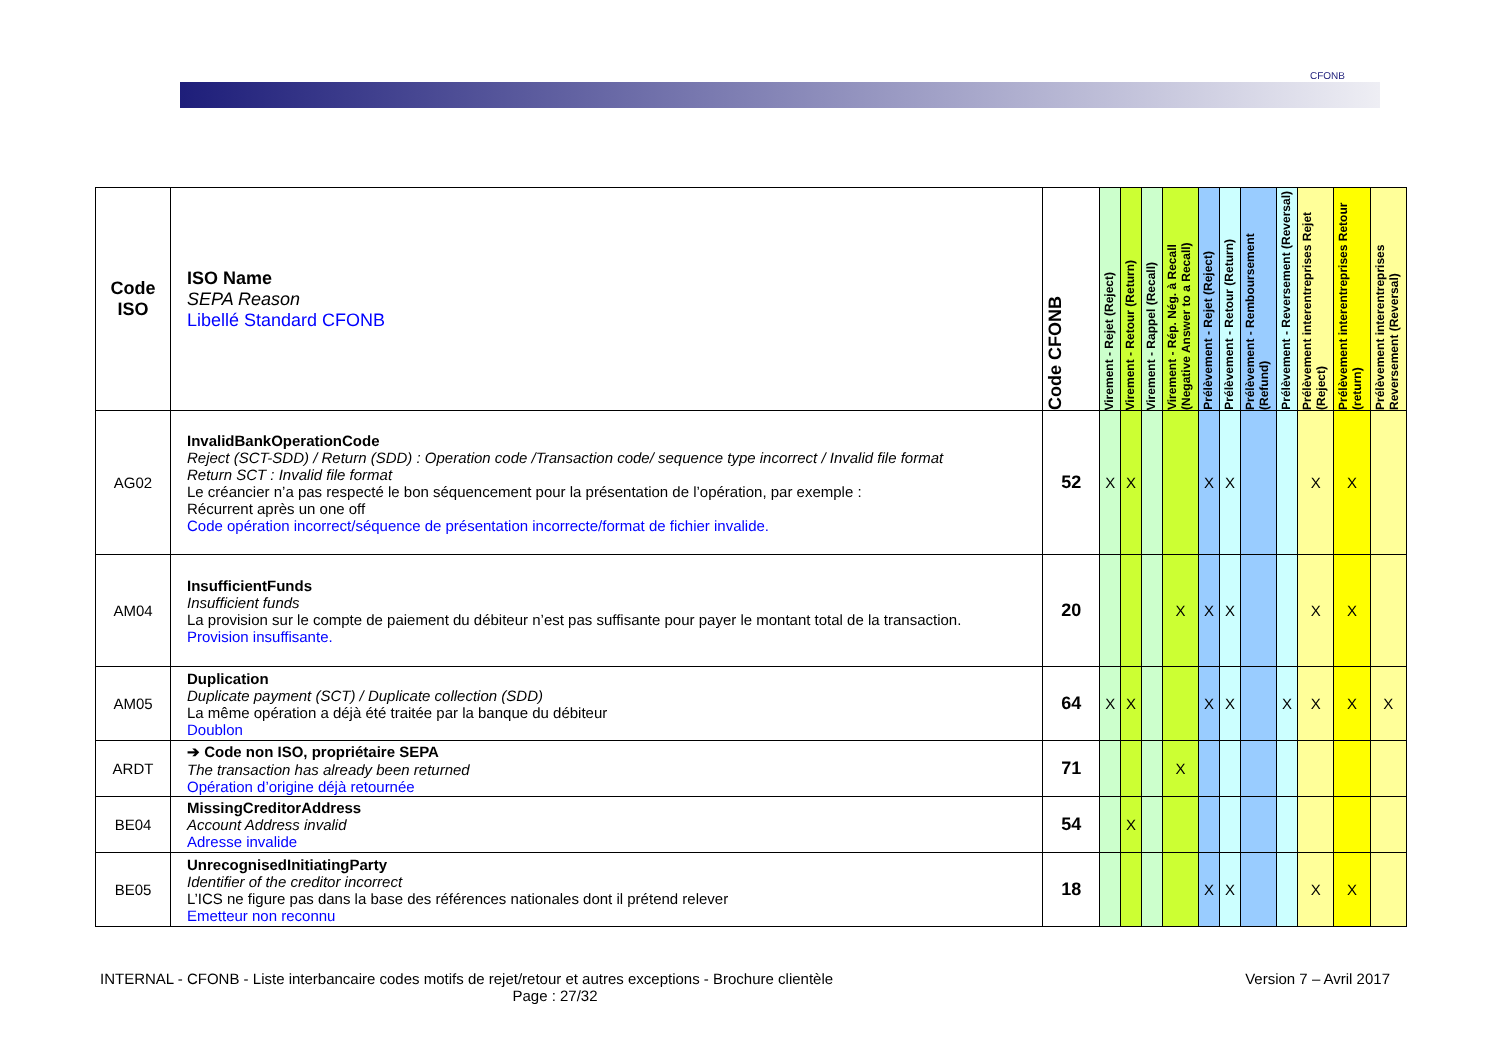CFONB
| Code ISO | ISO Name SEPA Reason Libellé Standard CFONB | Code CFONB | Virement - Rejet (Reject) | Virement - Retour (Return) | Virement - Rappel (Recall) | Virement - Rép. Nég. à Recall (Negative Answer to a Recall) | Prélèvement - Rejet (Reject) | Prélèvement - Retour (Return) | Prélèvement - Remboursement (Refund) | Prélèvement - Reversement (Reversal) | Prélèvement interentreprises Rejet (Reject) | Prélèvement interentreprises Retour (return) | Prélèvement interentreprises Reversement (Reversal) |
| --- | --- | --- | --- | --- | --- | --- | --- | --- | --- | --- | --- | --- | --- |
| AG02 | InvalidBankOperationCode Reject (SCT-SDD) / Return (SDD) : Operation code /Transaction code/ sequence type incorrect / Invalid file format Return SCT : Invalid file format Le créancier n’a pas respecté le bon séquencement pour la présentation de l’opération, par exemple : Récurrent après un one off Code opération incorrect/séquence de présentation incorrecte/format de fichier invalide. | 52 | X | X | | | X | X | | | X | X | |
| AM04 | InsufficientFunds Insufficient funds La provision sur le compte de paiement du débiteur n’est pas suffisante pour payer le montant total de la transaction. Provision insuffisante. | 20 | | | | X | X | X | | | X | X | |
| AM05 | Duplication Duplicate payment (SCT) / Duplicate collection (SDD) La même opération a déjà été traitée par la banque du débiteur Doublon | 64 | X | X | | | X | X | | X | X | X | X |
| ARDT | ➔ Code non ISO, propriétaire SEPA The transaction has already been returned Opération d’origine déjà retournée | 71 | | | | X | | | | | | | |
| BE04 | MissingCreditorAddress Account Address invalid Adresse invalide | 54 | | X | | | | | | | | | |
| BE05 | UnrecognisedInitiatingParty Identifier of the creditor incorrect L’ICS ne figure pas dans la base des références nationales dont il prétend relever Emetteur non reconnu | 18 | | | | | X | X | | | X | X | |
INTERNAL - CFONB - Liste interbancaire codes motifs de rejet/retour et autres exceptions - Brochure clientèle Version 7 – Avril 2017
Page : 27/32